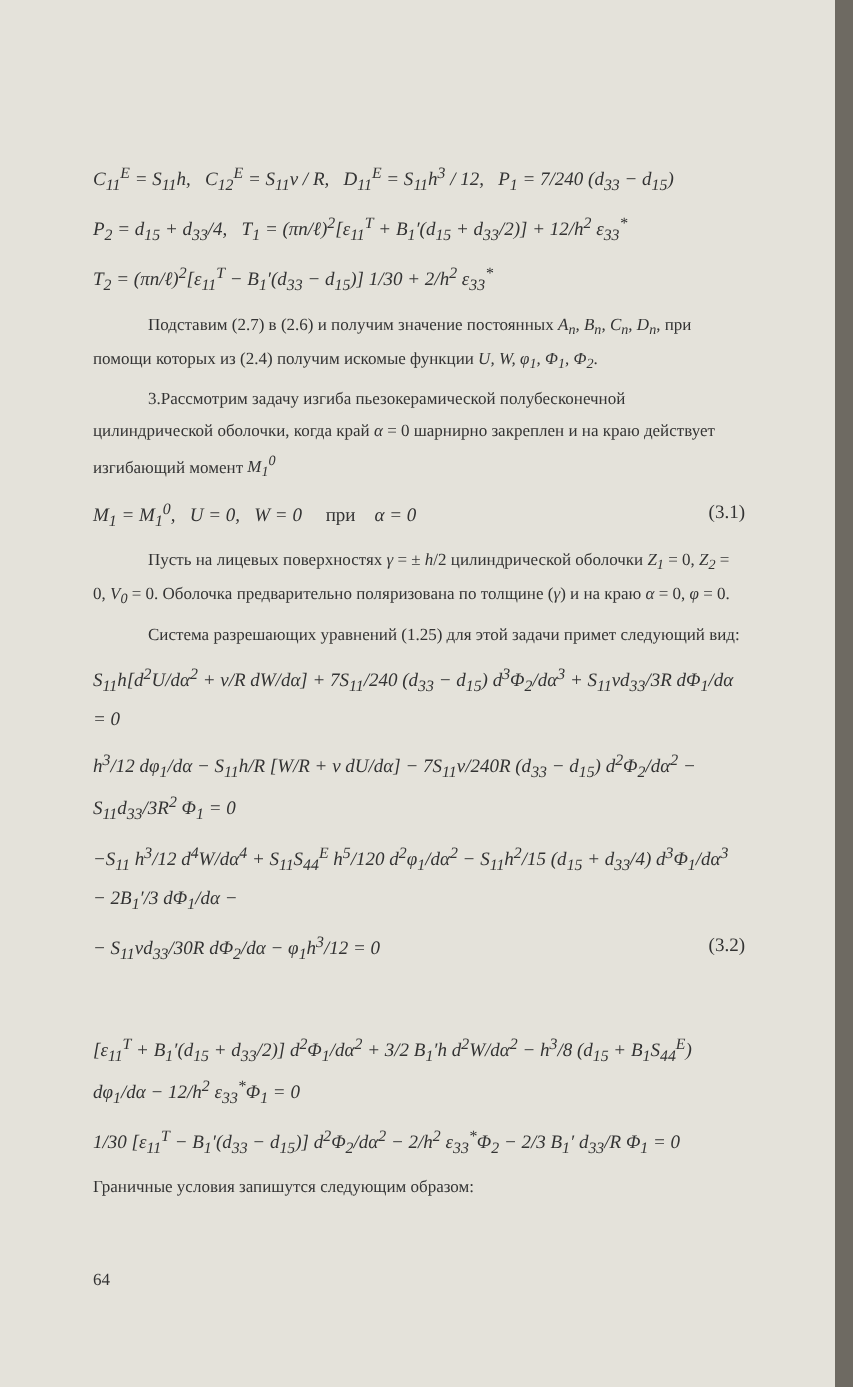C<sub>11</sub><sup>E</sup> = S<sub>11</sub>h, C<sub>12</sub><sup>E</sup> = S<sub>11</sub>ν / R, D<sub>11</sub><sup>E</sup> = S<sub>11</sub>h<sup>3</sup> / 12, P<sub>1</sub> = 7/240 (d<sub>33</sub> − d<sub>15</sub>)
P<sub>2</sub> = d<sub>15</sub> + d<sub>33</sub>/4, T<sub>1</sub> = (πn/ℓ)<sup>2</sup>[ε<sub>11</sub><sup>T</sup> + B<sub>1</sub>′(d<sub>15</sub> + d<sub>33</sub>/2)] + 12/h<sup>2</sup> ε<sub>33</sub><sup>*</sup>
T<sub>2</sub> = (πn/ℓ)<sup>2</sup>[ε<sub>11</sub><sup>T</sup> − B<sub>1</sub>′(d<sub>33</sub> − d<sub>15</sub>)] 1/30 + 2/h<sup>2</sup> ε<sub>33</sub><sup>*</sup>
Подставим (2.7) в (2.6) и получим значение постоянных A<sub>n</sub>, B<sub>n</sub>, C<sub>n</sub>, D<sub>n</sub>, при помощи которых из (2.4) получим искомые функции U, W, φ<sub>1</sub>, Φ<sub>1</sub>, Φ<sub>2</sub>.
3.Рассмотрим задачу изгиба пьезокерамической полубесконечной цилиндрической оболочки, когда край α = 0 шарнирно закреплен и на краю действует изгибающий момент M<sub>1</sub><sup>0</sup>
M<sub>1</sub> = M<sub>1</sub><sup>0</sup>, U = 0, W = 0 при α = 0 (3.1)
Пусть на лицевых поверхностях γ = ± h/2 цилиндрической оболочки Z<sub>1</sub> = 0, Z<sub>2</sub> = 0, V<sub>0</sub> = 0. Оболочка предварительно поляризована по толщине (γ) и на краю α = 0, φ = 0.
Система разрешающих уравнений (1.25) для этой задачи примет следующий вид:
S<sub>11</sub>h[d<sup>2</sup>U/dα<sup>2</sup> + ν/R dW/dα] + 7S<sub>11</sub>/240 (d<sub>33</sub> − d<sub>15</sub>) d<sup>3</sup>Φ<sub>2</sub>/dα<sup>3</sup> + S<sub>11</sub>νd<sub>33</sub>/3R dΦ<sub>1</sub>/dα = 0
h<sup>3</sup>/12 dφ<sub>1</sub>/dα − S<sub>11</sub>h/R [W/R + ν dU/dα] − 7S<sub>11</sub>ν/240R (d<sub>33</sub> − d<sub>15</sub>) d<sup>2</sup>Φ<sub>2</sub>/dα<sup>2</sup> − S<sub>11</sub>d<sub>33</sub>/3R<sup>2</sup> Φ<sub>1</sub> = 0
−S<sub>11</sub> h<sup>3</sup>/12 d<sup>4</sup>W/dα<sup>4</sup> + S<sub>11</sub>S<sub>44</sub><sup>E</sup> h<sup>5</sup>/120 d<sup>2</sup>φ<sub>1</sub>/dα<sup>2</sup> − S<sub>11</sub>h<sup>2</sup>/15 (d<sub>15</sub> + d<sub>33</sub>/4) d<sup>3</sup>Φ<sub>1</sub>/dα<sup>3</sup> − 2B<sub>1</sub>′/3 dΦ<sub>1</sub>/dα −
− S<sub>11</sub>νd<sub>33</sub>/30R dΦ<sub>2</sub>/dα − φ<sub>1</sub>h<sup>3</sup>/12 = 0 (3.2)
[ε<sub>11</sub><sup>T</sup> + B<sub>1</sub>′(d<sub>15</sub> + d<sub>33</sub>/2)] d<sup>2</sup>Φ<sub>1</sub>/dα<sup>2</sup> + 3/2 B<sub>1</sub>′h d<sup>2</sup>W/dα<sup>2</sup> − h<sup>3</sup>/8 (d<sub>15</sub> + B<sub>1</sub>S<sub>44</sub><sup>E</sup>) dφ<sub>1</sub>/dα − 12/h<sup>2</sup> ε<sub>33</sub><sup>*</sup>Φ<sub>1</sub> = 0
1/30 [ε<sub>11</sub><sup>T</sup> − B<sub>1</sub>′(d<sub>33</sub> − d<sub>15</sub>)] d<sup>2</sup>Φ<sub>2</sub>/dα<sup>2</sup> − 2/h<sup>2</sup> ε<sub>33</sub><sup>*</sup>Φ<sub>2</sub> − 2/3 B<sub>1</sub>′ d<sub>33</sub>/R Φ<sub>1</sub> = 0
Граничные условия запишутся следующим образом:
64